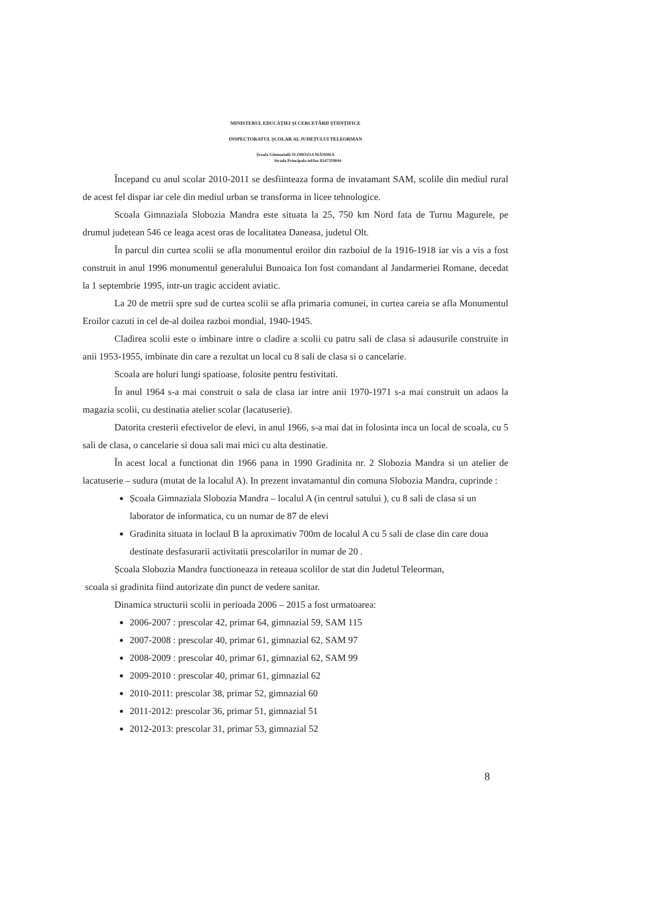MINISTERUL EDUCAȚIEI ȘI CERCETĂRII ȘTIINȚIFICE
INSPECTORATUL ȘCOLAR AL JUDEȚULUI TELEORMAN
Școala Gimnazială SLOBOZIA MÂNDRA
Strada Principala tel/fax 0247359044
Începand cu anul scolar 2010-2011 se desfiinteaza forma de invatamant SAM, scolile din mediul rural de acest fel dispar iar cele din mediul urban se transforma in licee tehnologice.
Scoala Gimnaziala Slobozia Mandra este situata la 25, 750 km Nord fata de Turnu Magurele, pe drumul judetean 546 ce leaga acest oras de localitatea Daneasa, judetul Olt.
În parcul din curtea scolii se afla monumentul eroilor din razboiul de la 1916-1918 iar vis a vis a fost construit in anul 1996 monumentul generalului Bunoaica Ion fost comandant al Jandarmeriei Romane, decedat la 1 septembrie 1995, intr-un tragic accident aviatic.
La 20 de metrii spre sud de curtea scolii se afla primaria comunei, in curtea careia se afla Monumentul Eroilor cazuti in cel de-al doilea razboi mondial, 1940-1945.
Cladirea scolii este o imbinare intre o cladire a scolii cu patru sali de clasa si adausurile construite in anii 1953-1955, imbinate din care a rezultat un local cu 8 sali de clasa si o cancelarie.
Scoala are holuri lungi spatioase, folosite pentru festivitati.
În anul 1964 s-a mai construit o sala de clasa iar intre anii 1970-1971 s-a mai construit un adaos la magazia scolii, cu destinatia atelier scolar (lacatuserie).
Datorita cresterii efectivelor de elevi, in anul 1966, s-a mai dat in folosinta inca un local de scoala, cu 5 sali de clasa, o cancelarie si doua sali mai mici cu alta destinatie.
În acest local a functionat din 1966 pana in 1990 Gradinita nr. 2 Slobozia Mandra si un atelier de lacatuserie – sudura (mutat de la localul A). In prezent invatamantul din comuna Slobozia Mandra, cuprinde :
Școala Gimnaziala Slobozia Mandra – localul A (in centrul satului ), cu 8 sali de clasa si un laborator de informatica, cu un numar de 87 de elevi
Gradinita situata in loclaul B la aproximativ 700m de localul A cu 5 sali de clase din care doua destinate desfasurarii activitatii prescolarilor in numar de 20 .
Școala Slobozia Mandra functioneaza in reteaua scolilor de stat din Judetul Teleorman,
scoala si gradinita fiind autorizate din punct de vedere sanitar.
Dinamica structurii scolii in perioada 2006 – 2015 a fost urmatoarea:
2006-2007 : prescolar 42, primar 64, gimnazial 59, SAM 115
2007-2008 : prescolar 40, primar 61, gimnazial 62, SAM 97
2008-2009 : prescolar 40, primar 61, gimnazial 62, SAM 99
2009-2010 : prescolar 40, primar 61, gimnazial 62
2010-2011: prescolar 38, primar 52, gimnazial 60
2011-2012: prescolar 36, primar 51, gimnazial 51
2012-2013: prescolar 31, primar 53, gimnazial 52
8